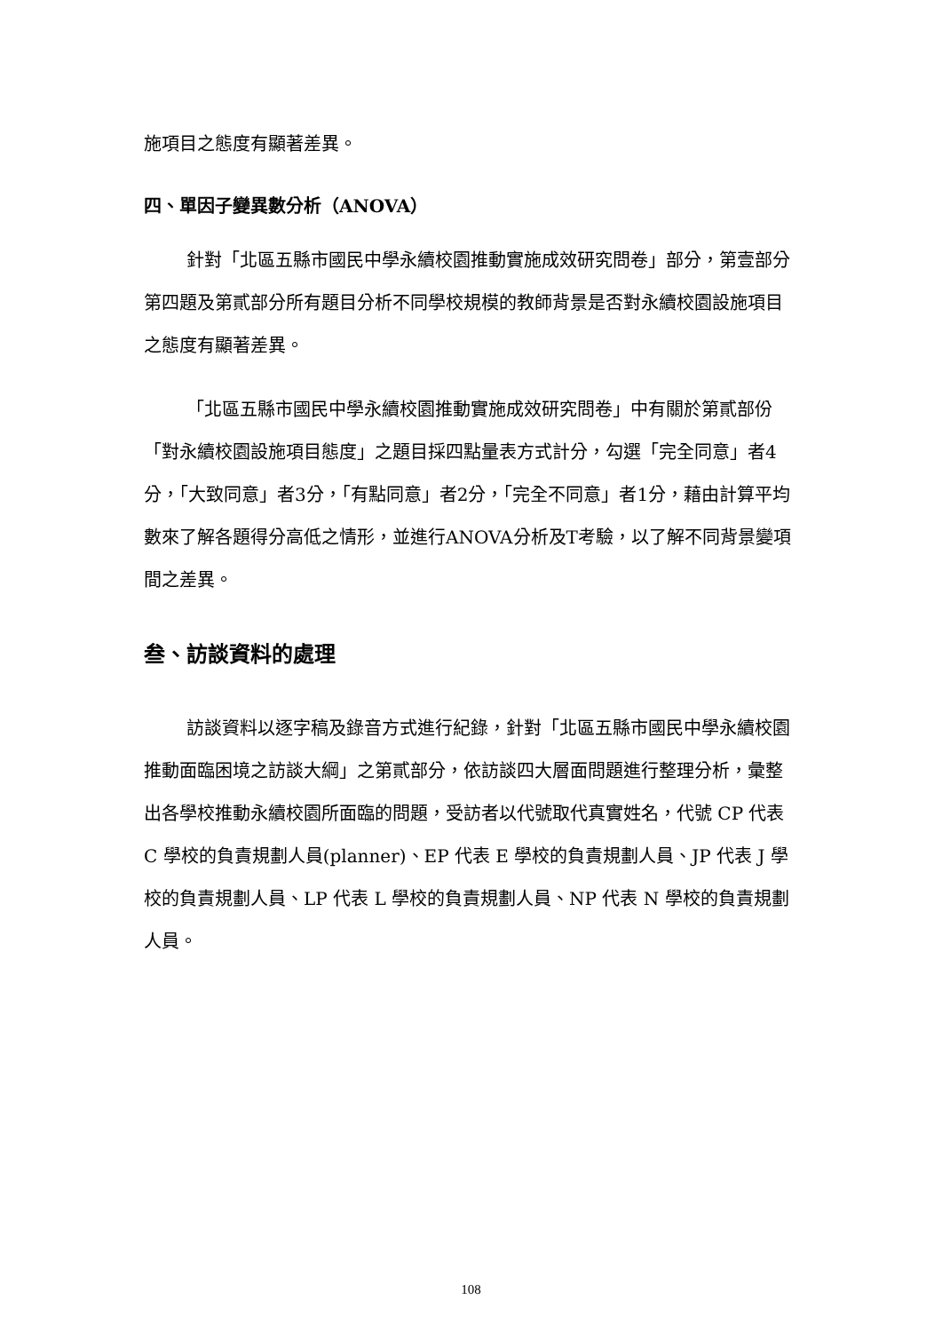施項目之態度有顯著差異。
四、單因子變異數分析（ANOVA）
針對「北區五縣市國民中學永續校園推動實施成效研究問卷」部分，第壹部分第四題及第貳部分所有題目分析不同學校規模的教師背景是否對永續校園設施項目之態度有顯著差異。
「北區五縣市國民中學永續校園推動實施成效研究問卷」中有關於第貳部份「對永續校園設施項目態度」之題目採四點量表方式計分，勾選「完全同意」者4分，「大致同意」者3分，「有點同意」者2分，「完全不同意」者1分，藉由計算平均數來了解各題得分高低之情形，並進行ANOVA分析及T考驗，以了解不同背景變項間之差異。
叁、訪談資料的處理
訪談資料以逐字稿及錄音方式進行紀錄，針對「北區五縣市國民中學永續校園推動面臨困境之訪談大綱」之第貳部分，依訪談四大層面問題進行整理分析，彙整出各學校推動永續校園所面臨的問題，受訪者以代號取代真實姓名，代號 CP 代表 C 學校的負責規劃人員(planner)、EP 代表 E 學校的負責規劃人員、JP 代表 J 學校的負責規劃人員、LP 代表 L 學校的負責規劃人員、NP 代表 N 學校的負責規劃人員。
108